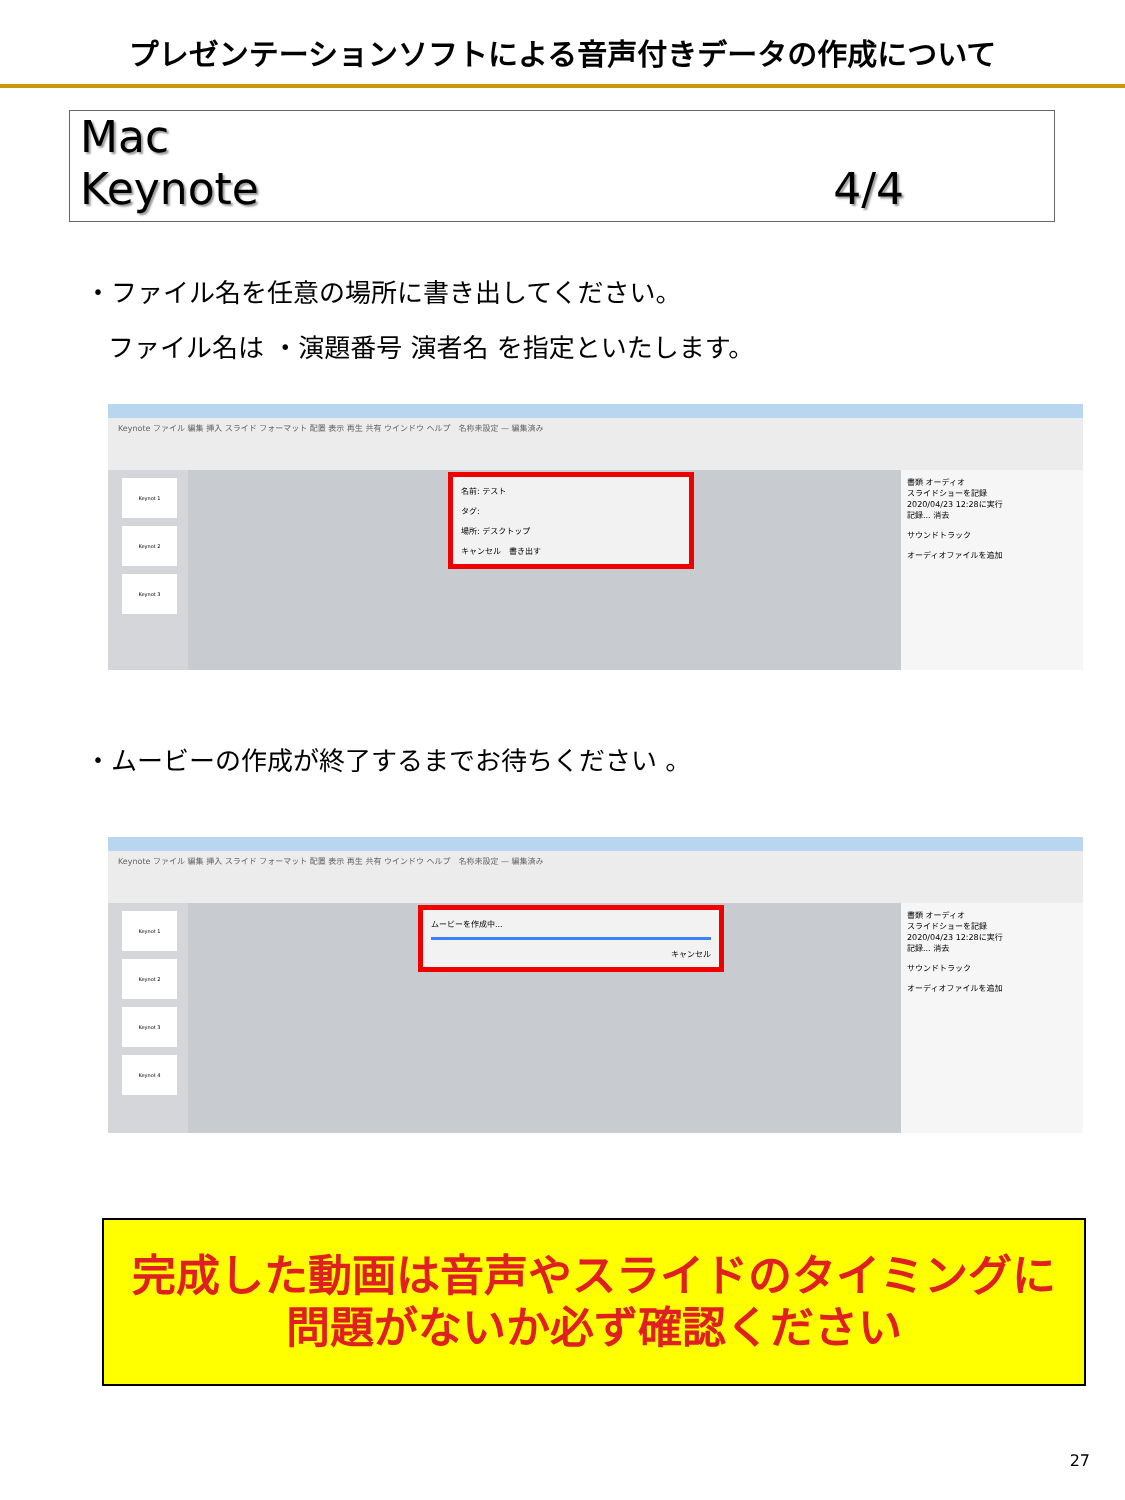プレゼンテーションソフトによる音声付きデータの作成について
Mac
Keynote 4/4
・ファイル名を任意の場所に書き出してください。
ファイル名は ・演題番号 演者名 を指定といたします。
Keynote ファイル 編集 挿入 スライド フォーマット 配置 表示 再生 共有 ウインドウ ヘルプ　名称未設定 — 編集済み
Keynot 1
Keynot 2
Keynot 3
名前: テスト
タグ:
場所: デスクトップ
キャンセル　書き出す
書類 オーディオ
スライドショーを記録
2020/04/23 12:28に実行
記録... 消去
サウンドトラック
オーディオファイルを追加
・ムービーの作成が終了するまでお待ちください 。
Keynote ファイル 編集 挿入 スライド フォーマット 配置 表示 再生 共有 ウインドウ ヘルプ　名称未設定 — 編集済み
Keynot 1
Keynot 2
Keynot 3
Keynot 4
ムービーを作成中...
キャンセル
書類 オーディオ
スライドショーを記録
2020/04/23 12:28に実行
記録... 消去
サウンドトラック
オーディオファイルを追加
完成した動画は音声やスライドのタイミングに
問題がないか必ず確認ください
27